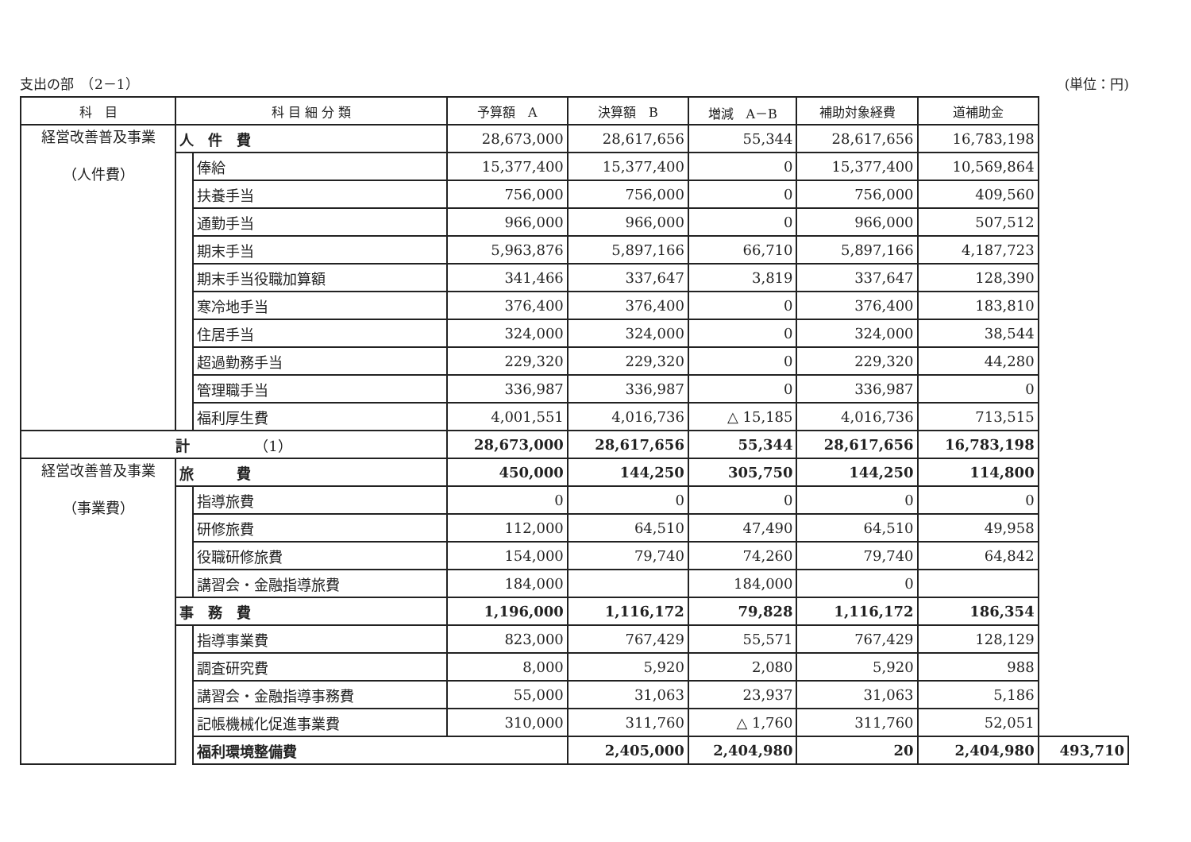支出の部　（2－1） (単位：円)
| 科 目 | 科 目 細 分 類 | | 予算額 A | 決算額 B | 増減 A－B | 補助対象経費 | 道補助金 | |
| --- | --- | --- | --- | --- | --- | --- | --- | --- |
| 経営改善普及事業 （人件費） | 人 件 費 | | 28,673,000 | 28,617,656 | 55,344 | 28,617,656 | 16,783,198 | |
| | | 俸給 | 15,377,400 | 15,377,400 | 0 | 15,377,400 | 10,569,864 | |
| | | 扶養手当 | 756,000 | 756,000 | 0 | 756,000 | 409,560 | |
| | | 通勤手当 | 966,000 | 966,000 | 0 | 966,000 | 507,512 | |
| | | 期末手当 | 5,963,876 | 5,897,166 | 66,710 | 5,897,166 | 4,187,723 | |
| | | 期末手当役職加算額 | 341,466 | 337,647 | 3,819 | 337,647 | 128,390 | |
| | | 寒冷地手当 | 376,400 | 376,400 | 0 | 376,400 | 183,810 | |
| | | 住居手当 | 324,000 | 324,000 | 0 | 324,000 | 38,544 | |
| | | 超過勤務手当 | 229,320 | 229,320 | 0 | 229,320 | 44,280 | |
| | | 管理職手当 | 336,987 | 336,987 | 0 | 336,987 | 0 | |
| | | 福利厚生費 | 4,001,551 | 4,016,736 | △ 15,185 | 4,016,736 | 713,515 | |
| 計 （1） | | | 28,673,000 | 28,617,656 | 55,344 | 28,617,656 | 16,783,198 | |
| 経営改善普及事業 （事業費） | 旅 費 | | 450,000 | 144,250 | 305,750 | 144,250 | 114,800 | |
| | | 指導旅費 | 0 | 0 | 0 | 0 | 0 | |
| | | 研修旅費 | 112,000 | 64,510 | 47,490 | 64,510 | 49,958 | |
| | | 役職研修旅費 | 154,000 | 79,740 | 74,260 | 79,740 | 64,842 | |
| | | 講習会・金融指導旅費 | 184,000 | | 184,000 | 0 | | |
| | 事 務 費 | | 1,196,000 | 1,116,172 | 79,828 | 1,116,172 | 186,354 | |
| | | 指導事業費 | 823,000 | 767,429 | 55,571 | 767,429 | 128,129 | |
| | | 調査研究費 | 8,000 | 5,920 | 2,080 | 5,920 | 988 | |
| | | 講習会・金融指導事務費 | 55,000 | 31,063 | 23,937 | 31,063 | 5,186 | |
| | | 記帳機械化促進事業費 | 310,000 | 311,760 | △ 1,760 | 311,760 | 52,051 | |
| | | 福利環境整備費 | | 2,405,000 | 2,404,980 | 20 | 2,404,980 | 493,710 |